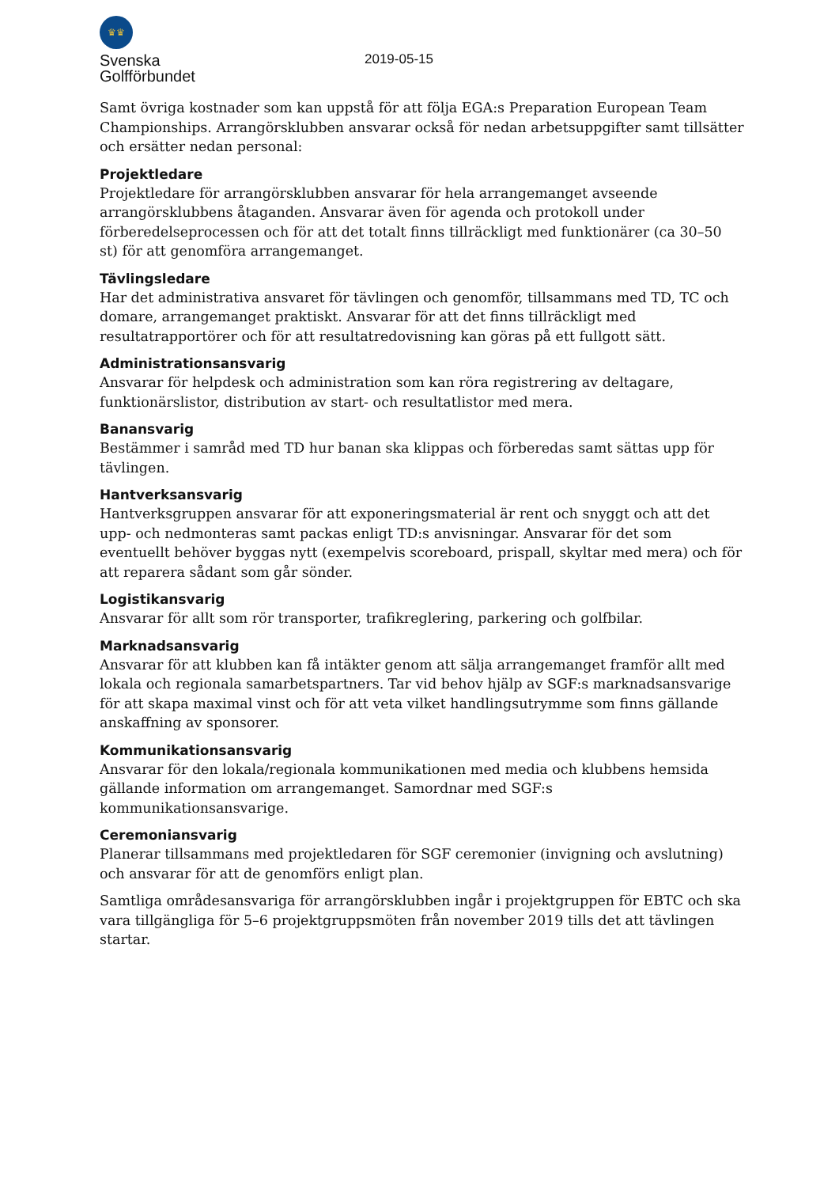♛♛
Svenska
Golfförbundet
2019-05-15
Samt övriga kostnader som kan uppstå för att följa EGA:s Preparation European Team Championships. Arrangörsklubben ansvarar också för nedan arbetsuppgifter samt tillsätter och ersätter nedan personal:
Projektledare
Projektledare för arrangörsklubben ansvarar för hela arrangemanget avseende arrangörsklubbens åtaganden. Ansvarar även för agenda och protokoll under förberedelseprocessen och för att det totalt finns tillräckligt med funktionärer (ca 30–50 st) för att genomföra arrangemanget.
Tävlingsledare
Har det administrativa ansvaret för tävlingen och genomför, tillsammans med TD, TC och domare, arrangemanget praktiskt. Ansvarar för att det finns tillräckligt med resultatrapportörer och för att resultatredovisning kan göras på ett fullgott sätt.
Administrationsansvarig
Ansvarar för helpdesk och administration som kan röra registrering av deltagare, funktionärslistor, distribution av start- och resultatlistor med mera.
Banansvarig
Bestämmer i samråd med TD hur banan ska klippas och förberedas samt sättas upp för tävlingen.
Hantverksansvarig
Hantverksgruppen ansvarar för att exponeringsmaterial är rent och snyggt och att det upp- och nedmonteras samt packas enligt TD:s anvisningar. Ansvarar för det som eventuellt behöver byggas nytt (exempelvis scoreboard, prispall, skyltar med mera) och för att reparera sådant som går sönder.
Logistikansvarig
Ansvarar för allt som rör transporter, trafikreglering, parkering och golfbilar.
Marknadsansvarig
Ansvarar för att klubben kan få intäkter genom att sälja arrangemanget framför allt med lokala och regionala samarbetspartners. Tar vid behov hjälp av SGF:s marknadsansvarige för att skapa maximal vinst och för att veta vilket handlingsutrymme som finns gällande anskaffning av sponsorer.
Kommunikationsansvarig
Ansvarar för den lokala/regionala kommunikationen med media och klubbens hemsida gällande information om arrangemanget. Samordnar med SGF:s kommunikationsansvarige.
Ceremoniansvarig
Planerar tillsammans med projektledaren för SGF ceremonier (invigning och avslutning) och ansvarar för att de genomförs enligt plan.
Samtliga områdesansvariga för arrangörsklubben ingår i projektgruppen för EBTC och ska vara tillgängliga för 5–6 projektgruppsmöten från november 2019 tills det att tävlingen startar.